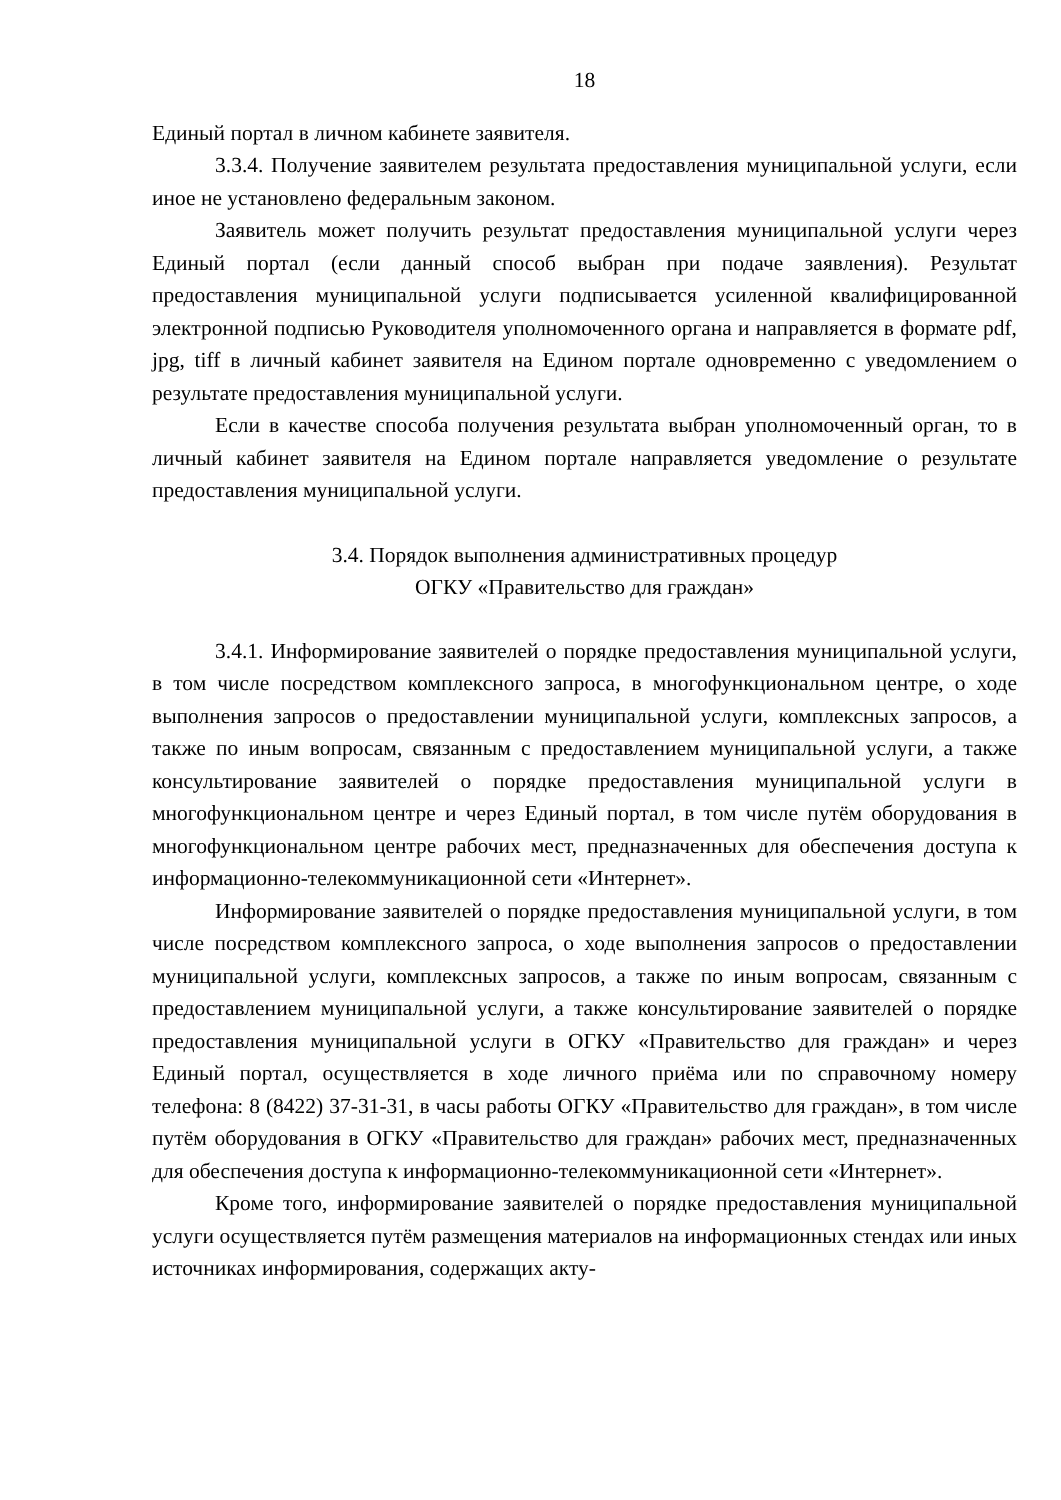18
Единый портал в личном кабинете заявителя.
3.3.4. Получение заявителем результата предоставления муниципальной услуги, если иное не установлено федеральным законом.
Заявитель может получить результат предоставления муниципальной услуги через Единый портал (если данный способ выбран при подаче заявления). Результат предоставления муниципальной услуги подписывается усиленной квалифицированной электронной подписью Руководителя уполномоченного органа и направляется в формате pdf, jpg, tiff в личный кабинет заявителя на Едином портале одновременно с уведомлением о результате предоставления муниципальной услуги.
Если в качестве способа получения результата выбран уполномоченный орган, то в личный кабинет заявителя на Едином портале направляется уведомление о результате предоставления муниципальной услуги.
3.4. Порядок выполнения административных процедур
ОГКУ «Правительство для граждан»
3.4.1. Информирование заявителей о порядке предоставления муниципальной услуги, в том числе посредством комплексного запроса, в многофункциональном центре, о ходе выполнения запросов о предоставлении муниципальной услуги, комплексных запросов, а также по иным вопросам, связанным с предоставлением муниципальной услуги, а также консультирование заявителей о порядке предоставления муниципальной услуги в многофункциональном центре и через Единый портал, в том числе путём оборудования в многофункциональном центре рабочих мест, предназначенных для обеспечения доступа к информационно-телекоммуникационной сети «Интернет».
Информирование заявителей о порядке предоставления муниципальной услуги, в том числе посредством комплексного запроса, о ходе выполнения запросов о предоставлении муниципальной услуги, комплексных запросов, а также по иным вопросам, связанным с предоставлением муниципальной услуги, а также консультирование заявителей о порядке предоставления муниципальной услуги в ОГКУ «Правительство для граждан» и через Единый портал, осуществляется в ходе личного приёма или по справочному номеру телефона: 8 (8422) 37-31-31, в часы работы ОГКУ «Правительство для граждан», в том числе путём оборудования в ОГКУ «Правительство для граждан» рабочих мест, предназначенных для обеспечения доступа к информационно-телекоммуникационной сети «Интернет».
Кроме того, информирование заявителей о порядке предоставления муниципальной услуги осуществляется путём размещения материалов на информационных стендах или иных источниках информирования, содержащих акту-